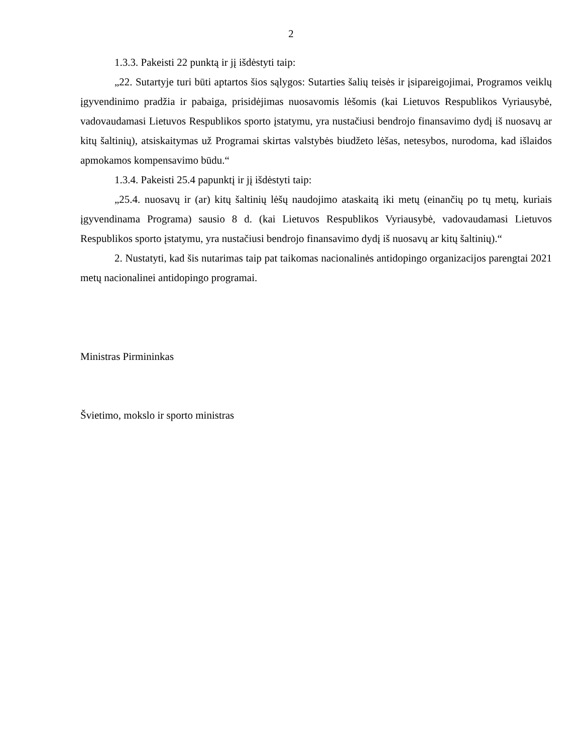2
1.3.3. Pakeisti 22 punktą ir jį išdėstyti taip:
„22. Sutartyje turi būti aptartos šios sąlygos: Sutarties šalių teisės ir įsipareigojimai, Programos veiklų įgyvendinimo pradžia ir pabaiga, prisidėjimas nuosavomis lėšomis (kai Lietuvos Respublikos Vyriausybė, vadovaudamasi Lietuvos Respublikos sporto įstatymu, yra nustačiusi bendrojo finansavimo dydį iš nuosavų ar kitų šaltinių), atsiskaitymas už Programai skirtas valstybės biudžeto lėšas, netesybos, nurodoma, kad išlaidos apmokamos kompensavimo būdu.“
1.3.4. Pakeisti 25.4 papunktį ir jį išdėstyti taip:
„25.4. nuosavų ir (ar) kitų šaltinių lėšų naudojimo ataskaitą iki metų (einančių po tų metų, kuriais įgyvendinama Programa) sausio 8 d. (kai Lietuvos Respublikos Vyriausybė, vadovaudamasi Lietuvos Respublikos sporto įstatymu, yra nustačiusi bendrojo finansavimo dydį iš nuosavų ar kitų šaltinių).“
2. Nustatyti, kad šis nutarimas taip pat taikomas nacionalinės antidopingo organizacijos parengtai 2021 metų nacionalinei antidopingo programai.
Ministras Pirmininkas
Švietimo, mokslo ir sporto ministras